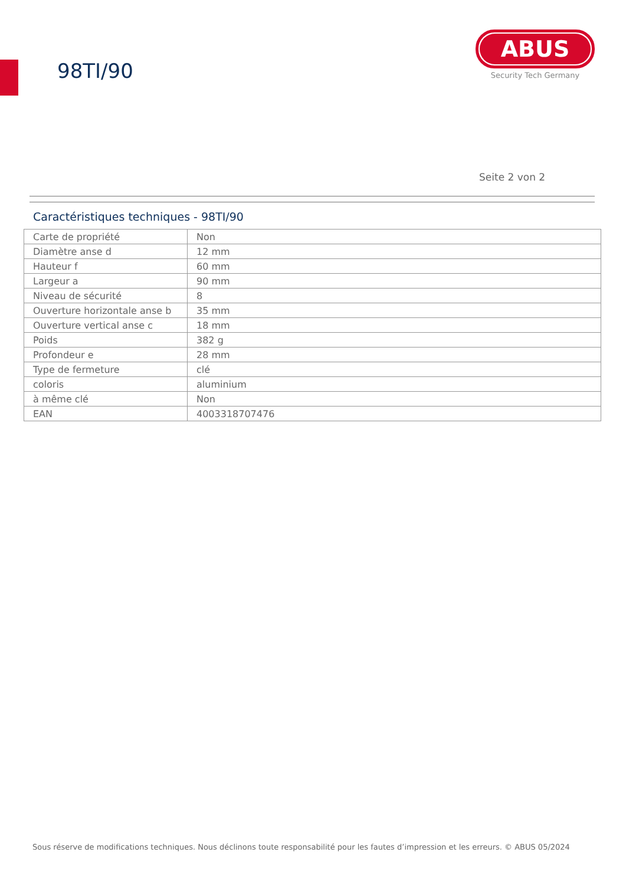98TI/90
ABUS
Security Tech Germany
Seite 2 von 2
Caractéristiques techniques - 98TI/90
| Carte de propriété | Non |
| Diamètre anse d | 12 mm |
| Hauteur f | 60 mm |
| Largeur a | 90 mm |
| Niveau de sécurité | 8 |
| Ouverture horizontale anse b | 35 mm |
| Ouverture vertical anse c | 18 mm |
| Poids | 382 g |
| Profondeur e | 28 mm |
| Type de fermeture | clé |
| coloris | aluminium |
| à même clé | Non |
| EAN | 4003318707476 |
Sous réserve de modifications techniques. Nous déclinons toute responsabilité pour les fautes d’impression et les erreurs. © ABUS 05/2024